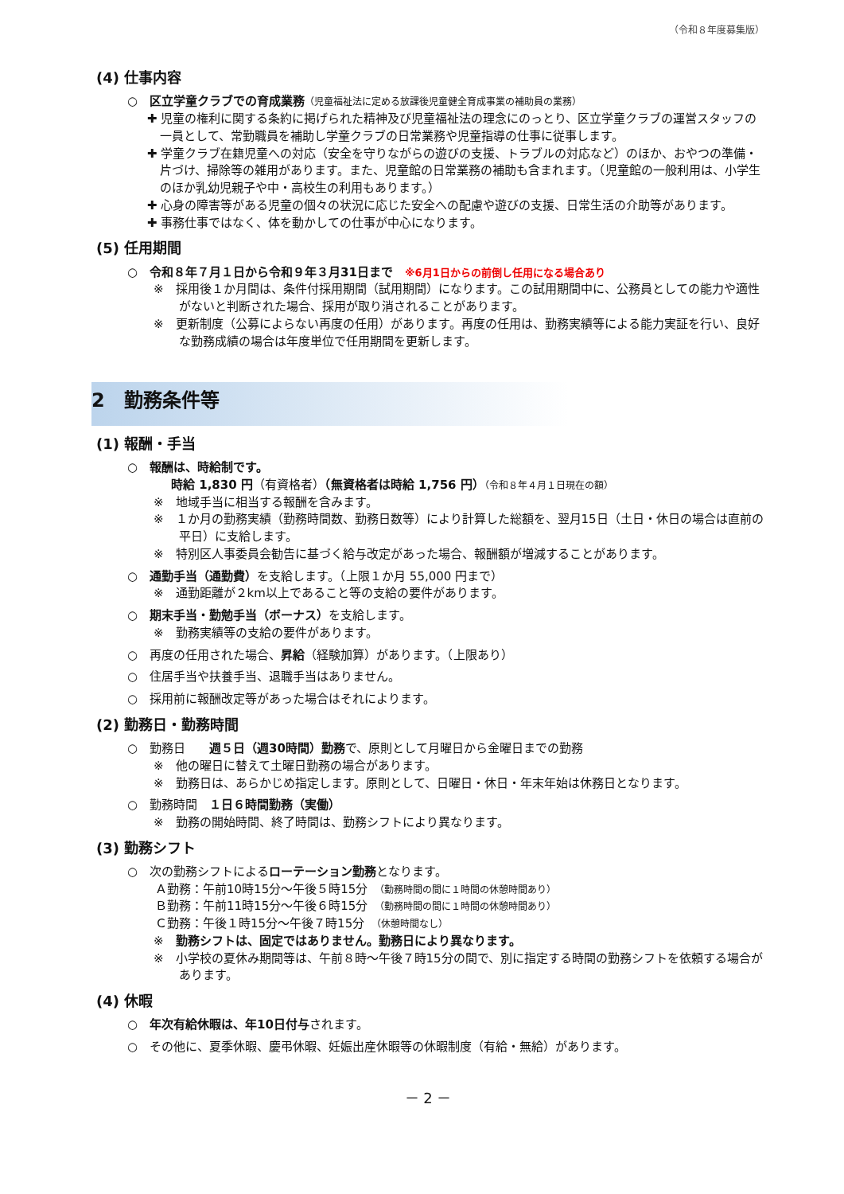（令和８年度募集版）
(4) 仕事内容
○　区立学童クラブでの育成業務（児童福祉法に定める放課後児童健全育成事業の補助員の業務）
✚ 児童の権利に関する条約に掲げられた精神及び児童福祉法の理念にのっとり、区立学童クラブの運営スタッフの一員として、常勤職員を補助し学童クラブの日常業務や児童指導の仕事に従事します。
✚ 学童クラブ在籍児童への対応（安全を守りながらの遊びの支援、トラブルの対応など）のほか、おやつの準備・片づけ、掃除等の雑用があります。また、児童館の日常業務の補助も含まれます。（児童館の一般利用は、小学生のほか乳幼児親子や中・高校生の利用もあります。）
✚ 心身の障害等がある児童の個々の状況に応じた安全への配慮や遊びの支援、日常生活の介助等があります。
✚ 事務仕事ではなく、体を動かしての仕事が中心になります。
(5) 任用期間
○　令和８年７月１日から令和９年３月31日まで　※6月1日からの前倒し任用になる場合あり
※　採用後１か月間は、条件付採用期間（試用期間）になります。この試用期間中に、公務員としての能力や適性がないと判断された場合、採用が取り消されることがあります。
※　更新制度（公募によらない再度の任用）があります。再度の任用は、勤務実績等による能力実証を行い、良好な勤務成績の場合は年度単位で任用期間を更新します。
2　勤務条件等
(1) 報酬・手当
○　報酬は、時給制です。
時給 1,830 円（有資格者）（無資格者は時給 1,756 円）（令和８年４月１日現在の額）
※　地域手当に相当する報酬を含みます。
※　１か月の勤務実績（勤務時間数、勤務日数等）により計算した総額を、翌月15日（土日・休日の場合は直前の平日）に支給します。
※　特別区人事委員会勧告に基づく給与改定があった場合、報酬額が増減することがあります。
○　通勤手当（通勤費）を支給します。（上限１か月 55,000 円まで）
※　通勤距離が２km以上であること等の支給の要件があります。
○　期末手当・勤勉手当（ボーナス）を支給します。
※　勤務実績等の支給の要件があります。
○　再度の任用された場合、昇給（経験加算）があります。（上限あり）
○　住居手当や扶養手当、退職手当はありません。
○　採用前に報酬改定等があった場合はそれによります。
(2) 勤務日・勤務時間
○　勤務日　　週５日（週30時間）勤務で、原則として月曜日から金曜日までの勤務
※　他の曜日に替えて土曜日勤務の場合があります。
※　勤務日は、あらかじめ指定します。原則として、日曜日・休日・年末年始は休務日となります。
○　勤務時間　１日６時間勤務（実働）
※　勤務の開始時間、終了時間は、勤務シフトにより異なります。
(3) 勤務シフト
○　次の勤務シフトによるローテーション勤務となります。
Ａ勤務：午前10時15分～午後５時15分　（勤務時間の間に１時間の休憩時間あり）
Ｂ勤務：午前11時15分～午後６時15分　（勤務時間の間に１時間の休憩時間あり）
Ｃ勤務：午後１時15分～午後７時15分　（休憩時間なし）
※　勤務シフトは、固定ではありません。勤務日により異なります。
※　小学校の夏休み期間等は、午前８時～午後７時15分の間で、別に指定する時間の勤務シフトを依頼する場合があります。
(4) 休暇
○　年次有給休暇は、年10日付与されます。
○　その他に、夏季休暇、慶弔休暇、妊娠出産休暇等の休暇制度（有給・無給）があります。
－ 2 －